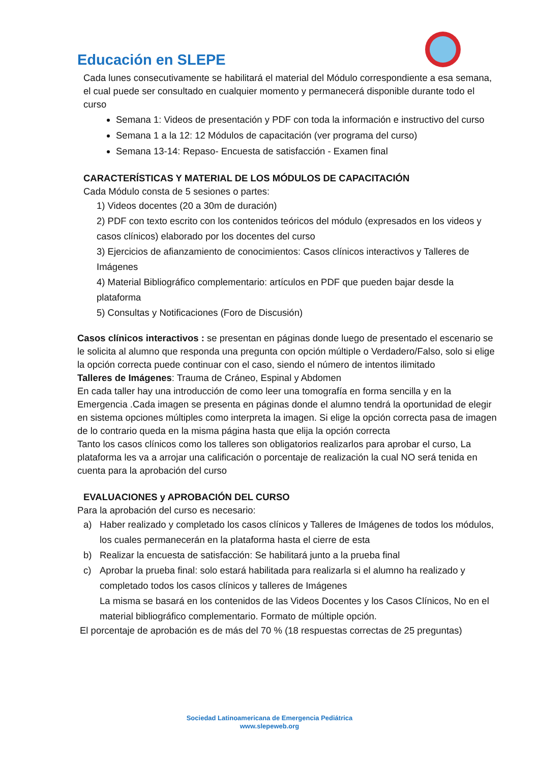Educación en SLEPE
Cada lunes consecutivamente se habilitará el material del Módulo correspondiente a esa semana, el cual puede ser consultado en cualquier momento y permanecerá disponible durante todo el curso
Semana 1: Videos de presentación y PDF con toda la información e instructivo del curso
Semana 1 a la 12: 12 Módulos de capacitación (ver programa del curso)
Semana 13-14: Repaso- Encuesta de satisfacción - Examen final
CARACTERÍSTICAS Y MATERIAL DE LOS MÓDULOS DE CAPACITACIÓN
Cada Módulo consta de 5 sesiones o partes:
1) Videos docentes (20 a 30m de duración)
2) PDF con texto escrito con los contenidos teóricos del módulo (expresados en los videos y casos clínicos) elaborado por los docentes del curso
3) Ejercicios de afianzamiento de conocimientos: Casos clínicos interactivos y Talleres de Imágenes
4) Material Bibliográfico complementario: artículos en PDF que pueden bajar desde la plataforma
5) Consultas y Notificaciones (Foro de Discusión)
Casos clínicos interactivos : se presentan en páginas donde luego de presentado el escenario se le solicita al alumno que responda una pregunta con opción múltiple o Verdadero/Falso, solo si elige la opción correcta puede continuar con el caso, siendo el número de intentos ilimitado
Talleres de Imágenes: Trauma de Cráneo, Espinal y Abdomen
En cada taller hay una introducción de como leer una tomografía en forma sencilla y en la Emergencia .Cada imagen se presenta en páginas donde el alumno tendrá la oportunidad de elegir en sistema opciones múltiples como interpreta la imagen. Si elige la opción correcta pasa de imagen de lo contrario queda en la misma página hasta que elija la opción correcta
Tanto los casos clínicos como los talleres son obligatorios realizarlos para aprobar el curso, La plataforma les va a arrojar una calificación o porcentaje de realización la cual NO será tenida en cuenta para la aprobación del curso
EVALUACIONES y APROBACIÓN DEL CURSO
Para la aprobación del curso es necesario:
a) Haber realizado y completado los casos clínicos y Talleres de Imágenes de todos los módulos, los cuales permanecerán en la plataforma hasta el cierre de esta
b) Realizar la encuesta de satisfacción: Se habilitará junto a la prueba final
c) Aprobar la prueba final: solo estará habilitada para realizarla si el alumno ha realizado y completado todos los casos clínicos y talleres de Imágenes
La misma se basará en los contenidos de las Videos Docentes y los Casos Clínicos, No en el material bibliográfico complementario. Formato de múltiple opción.
El porcentaje de aprobación es de más del 70 % (18 respuestas correctas de 25 preguntas)
Sociedad Latinoamericana de Emergencia Pediátrica
www.slepeweb.org